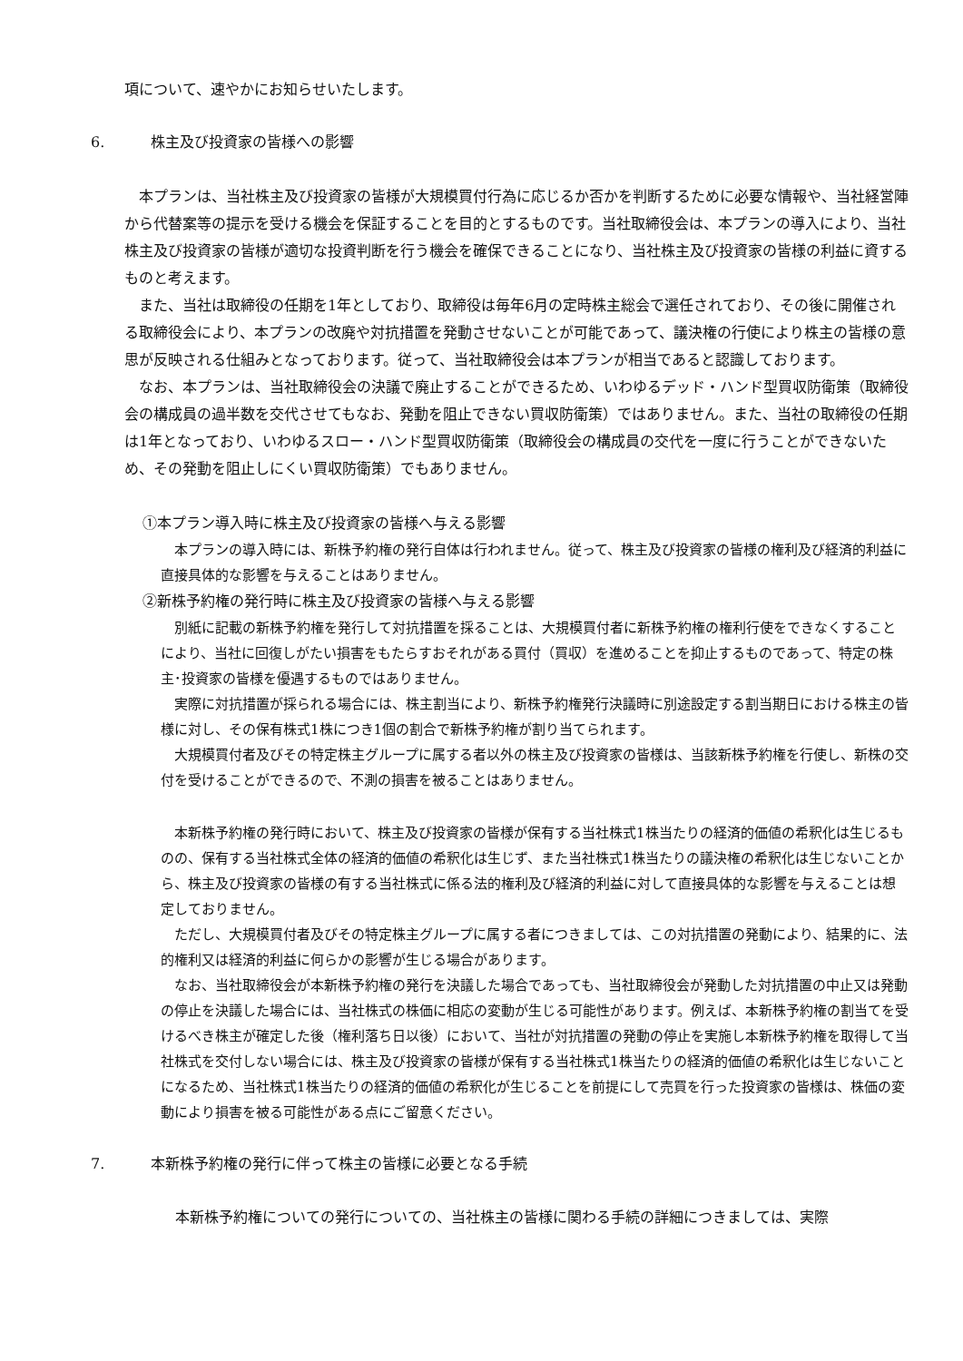項について、速やかにお知らせいたします。
6. 株主及び投資家の皆様への影響
　本プランは、当社株主及び投資家の皆様が大規模買付行為に応じるか否かを判断するために必要な情報や、当社経営陣から代替案等の提示を受ける機会を保証することを目的とするものです。当社取締役会は、本プランの導入により、当社株主及び投資家の皆様が適切な投資判断を行う機会を確保できることになり、当社株主及び投資家の皆様の利益に資するものと考えます。
　また、当社は取締役の任期を1年としており、取締役は毎年6月の定時株主総会で選任されており、その後に開催される取締役会により、本プランの改廃や対抗措置を発動させないことが可能であって、議決権の行使により株主の皆様の意思が反映される仕組みとなっております。従って、当社取締役会は本プランが相当であると認識しております。
　なお、本プランは、当社取締役会の決議で廃止することができるため、いわゆるデッド・ハンド型買収防衛策（取締役会の構成員の過半数を交代させてもなお、発動を阻止できない買収防衛策）ではありません。また、当社の取締役の任期は1年となっており、いわゆるスロー・ハンド型買収防衛策（取締役会の構成員の交代を一度に行うことができないため、その発動を阻止しにくい買収防衛策）でもありません。
①本プラン導入時に株主及び投資家の皆様へ与える影響
　本プランの導入時には、新株予約権の発行自体は行われません。従って、株主及び投資家の皆様の権利及び経済的利益に直接具体的な影響を与えることはありません。
②新株予約権の発行時に株主及び投資家の皆様へ与える影響
　別紙に記載の新株予約権を発行して対抗措置を採ることは、大規模買付者に新株予約権の権利行使をできなくすることにより、当社に回復しがたい損害をもたらすおそれがある買付（買収）を進めることを抑止するものであって、特定の株主･投資家の皆様を優遇するものではありません。
　実際に対抗措置が採られる場合には、株主割当により、新株予約権発行決議時に別途設定する割当期日における株主の皆様に対し、その保有株式1株につき1個の割合で新株予約権が割り当てられます。
　大規模買付者及びその特定株主グループに属する者以外の株主及び投資家の皆様は、当該新株予約権を行使し、新株の交付を受けることができるので、不測の損害を被ることはありません。
　本新株予約権の発行時において、株主及び投資家の皆様が保有する当社株式1株当たりの経済的価値の希釈化は生じるものの、保有する当社株式全体の経済的価値の希釈化は生じず、また当社株式1株当たりの議決権の希釈化は生じないことから、株主及び投資家の皆様の有する当社株式に係る法的権利及び経済的利益に対して直接具体的な影響を与えることは想定しておりません。
　ただし、大規模買付者及びその特定株主グループに属する者につきましては、この対抗措置の発動により、結果的に、法的権利又は経済的利益に何らかの影響が生じる場合があります。
　なお、当社取締役会が本新株予約権の発行を決議した場合であっても、当社取締役会が発動した対抗措置の中止又は発動の停止を決議した場合には、当社株式の株価に相応の変動が生じる可能性があります。例えば、本新株予約権の割当てを受けるべき株主が確定した後（権利落ち日以後）において、当社が対抗措置の発動の停止を実施し本新株予約権を取得して当社株式を交付しない場合には、株主及び投資家の皆様が保有する当社株式1株当たりの経済的価値の希釈化は生じないことになるため、当社株式1株当たりの経済的価値の希釈化が生じることを前提にして売買を行った投資家の皆様は、株価の変動により損害を被る可能性がある点にご留意ください。
7. 本新株予約権の発行に伴って株主の皆様に必要となる手続
　本新株予約権についての発行についての、当社株主の皆様に関わる手続の詳細につきましては、実際